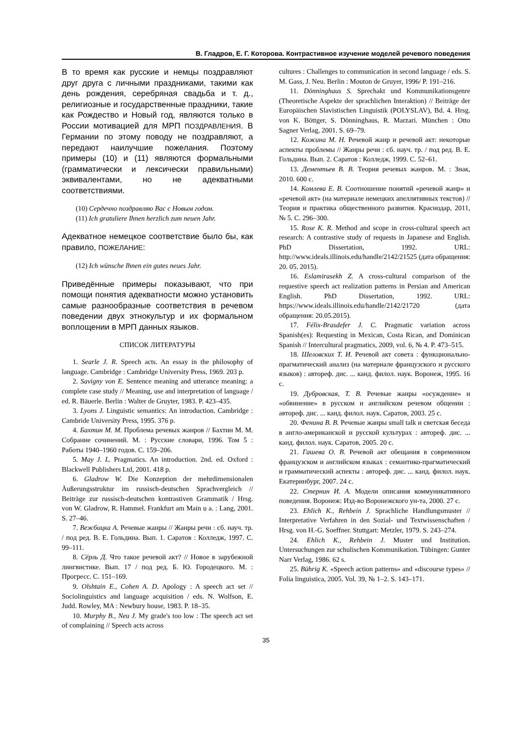В. Гладров, Е. Г. Которова. Контрастивное изучение моделей речевого поведения
В то время как русские и немцы поздравляют друг друга с личными праздниками, такими как день рождения, серебряная свадьба и т. д., религиозные и государственные праздники, такие как Рождество и Новый год, являются только в России мотивацией для МРП ПОЗДРАВЛЕНИЯ. В Германии по этому поводу не поздравляют, а передают наилучшие пожелания. Поэтому примеры (10) и (11) являются формальными (грамматически и лексически правильными) эквивалентами, но не адекватными соответствиями.
(10) Сердечно поздравляю Вас с Новым годом.
(11) Ich gratuliere Ihnen herzlich zum neuen Jahr.
Адекватное немецкое соответствие было бы, как правило, ПОЖЕЛАНИЕ:
(12) Ich wünsche Ihnen ein gutes neues Jahr.
Приведённые примеры показывают, что при помощи понятия адекватности можно установить самые разнообразные соответствия в речевом поведении двух этнокультур и их формальном воплощении в МРП данных языков.
СПИСОК ЛИТЕРАТУРЫ
1. Searle J. R. Speech acts. An essay in the philosophy of language. Cambridge : Cambridge University Press, 1969. 203 p.
2. Savigny von E. Sentence meaning and utterance meaning: a complete case study // Meaning, use and interpretation of language / ed. R. Bäuerle. Berlin : Walter de Gruyter, 1983. P. 423–435.
3. Lyons J. Linguistic semantics: An introduction. Cambridge : Cambride University Press, 1995. 376 p.
4. Бахтин М. М. Проблема речевых жанров // Бахтин М. М. Собрание сочинений. М. : Русские словари, 1996. Том 5 : Работы 1940–1960 годов. С. 159–206.
5. May J. L. Pragmatics. An introduction. 2nd. ed. Oxford : Blackwell Publishers Ltd, 2001. 418 p.
6. Gladrow W. Die Konzeption der mehrdimensionalen Äußerungsstruktur im russisch-deutschen Sprachvergleich // Beiträge zur russisch-deutschen kontrastiven Grammatik / Hrsg. von W. Gladrow, R. Hammel. Frankfurt am Main u a. : Lang, 2001. S. 27–46.
7. Вежбицка А. Речевые жанры // Жанры речи : сб. науч. тр. / под ред. В. Е. Гольдина. Вып. 1. Саратов : Колледж, 1997. С. 99–111.
8. Сёрль Д. Что такое речевой акт? // Новое в зарубежной лингвистике. Вып. 17 / под ред. Б. Ю. Городецкого. М. : Прогресс. С. 151–169.
9. Olshtain E., Cohen A. D. Apology : A speech act set // Sociolinguistics and language acquisition / eds. N. Wolfson, E. Judd. Rowley, MA : Newbury house, 1983. P. 18–35.
10. Murphy B., Neu J. My grade's too low : The speech act set of complaining // Speech acts across
cultures : Challenges to communication in second language / eds. S. M. Gass, J. Neu. Berlin : Mouton de Gruyer, 1996/ P. 191–216.
11. Dönninghaus S. Sprechakt und Kommunikationsgenre (Theoretische Aspekte der sprachlichen Interaktion) // Beiträge der Europäischen Slavistischen Linguistik (POLYSLAV), Bd. 4. Hrsg. von K. Böttger, S. Dönninghaus, R. Marzari. München : Otto Sagner Verlag, 2001. S. 69–79.
12. Кожина М. Н. Речевой жанр и речевой акт: некоторые аспекты проблемы // Жанры речи : сб. науч. тр. / под ред. В. Е. Гольдина. Вып. 2. Саратов : Колледж, 1999. С. 52–61.
13. Дементьев В. В. Теория речевых жанров. М. : Знак, 2010. 600 с.
14. Комлева Е. В. Соотношение понятий «речевой жанр» и «речевой акт» (на материале немецких апеллятивных текстов) // Теория и практика общественного развития. Краснодар, 2011, № 5. С. 296–300.
15. Rose K. R. Method and scope in cross-cultural speech act research: A contrastive study of requests in Japanese and English. PhD Dissertation, 1992. URL: http://www.ideals.illinois.edu/handle/2142/21525 (дата обращения: 20. 05. 2015).
16. Eslamirasekh Z. A cross-cultural comparison of the requestive speech act realization patterns in Persian and American English. PhD Dissertation, 1992. URL: https://www.ideals.illinois.edu/handle/2142/21720 (дата обращения: 20.05.2015).
17. Félix-Brasdefer J. C. Pragmatic variation across Spanish(es): Requesting in Mexican, Costa Rican, and Dominican Spanish // Intercultural pragmatics, 2009, vol. 6, № 4. P. 473–515.
18. Шеловских Т. И. Речевой акт совета : функционально-прагматический анализ (на материале французского и русского языков) : автореф. дис. ... канд. филол. наук. Воронеж, 1995. 16 с.
19. Дубровская, Т. В. Речевые жанры «осуждение» и «обвинение» в русском и английском речевом общении : автореф. дис. ... канд. филол. наук. Саратов, 2003. 25 с.
20. Фенина В. В. Речевые жанры small talk и светская беседа в англо-американской и русской культурах : автореф. дис. ... канд. филол. наук. Саратов, 2005. 20 с.
21. Гашева О. В. Речевой акт обещания в современном французском и английском языках : семантико-прагматический и грамматический аспекты : автореф. дис. ... канд. филол. наук. Екатеринбург, 2007. 24 с.
22. Стернин И. А. Модели описания коммуникативного поведения. Воронеж: Изд-во Воронежского ун-та, 2000. 27 с.
23. Ehlich K., Rehbein J. Sprachliche Handlungsmuster // Interpretative Verfahren in den Sozial- und Textwissenschaften / Hrsg. von H.-G. Soeffner. Stuttgart: Metzler, 1979. S. 243–274.
24. Ehlich K., Rehbein J. Muster und Institution. Untersuchungen zur schulischen Kommunikation. Tübingen: Gunter Narr Verlag, 1986. 62 s.
25. Bührig K. «Speech action patterns» and «discourse types» // Folia linguistica, 2005. Vol. 39, № 1–2. S. 143–171.
35